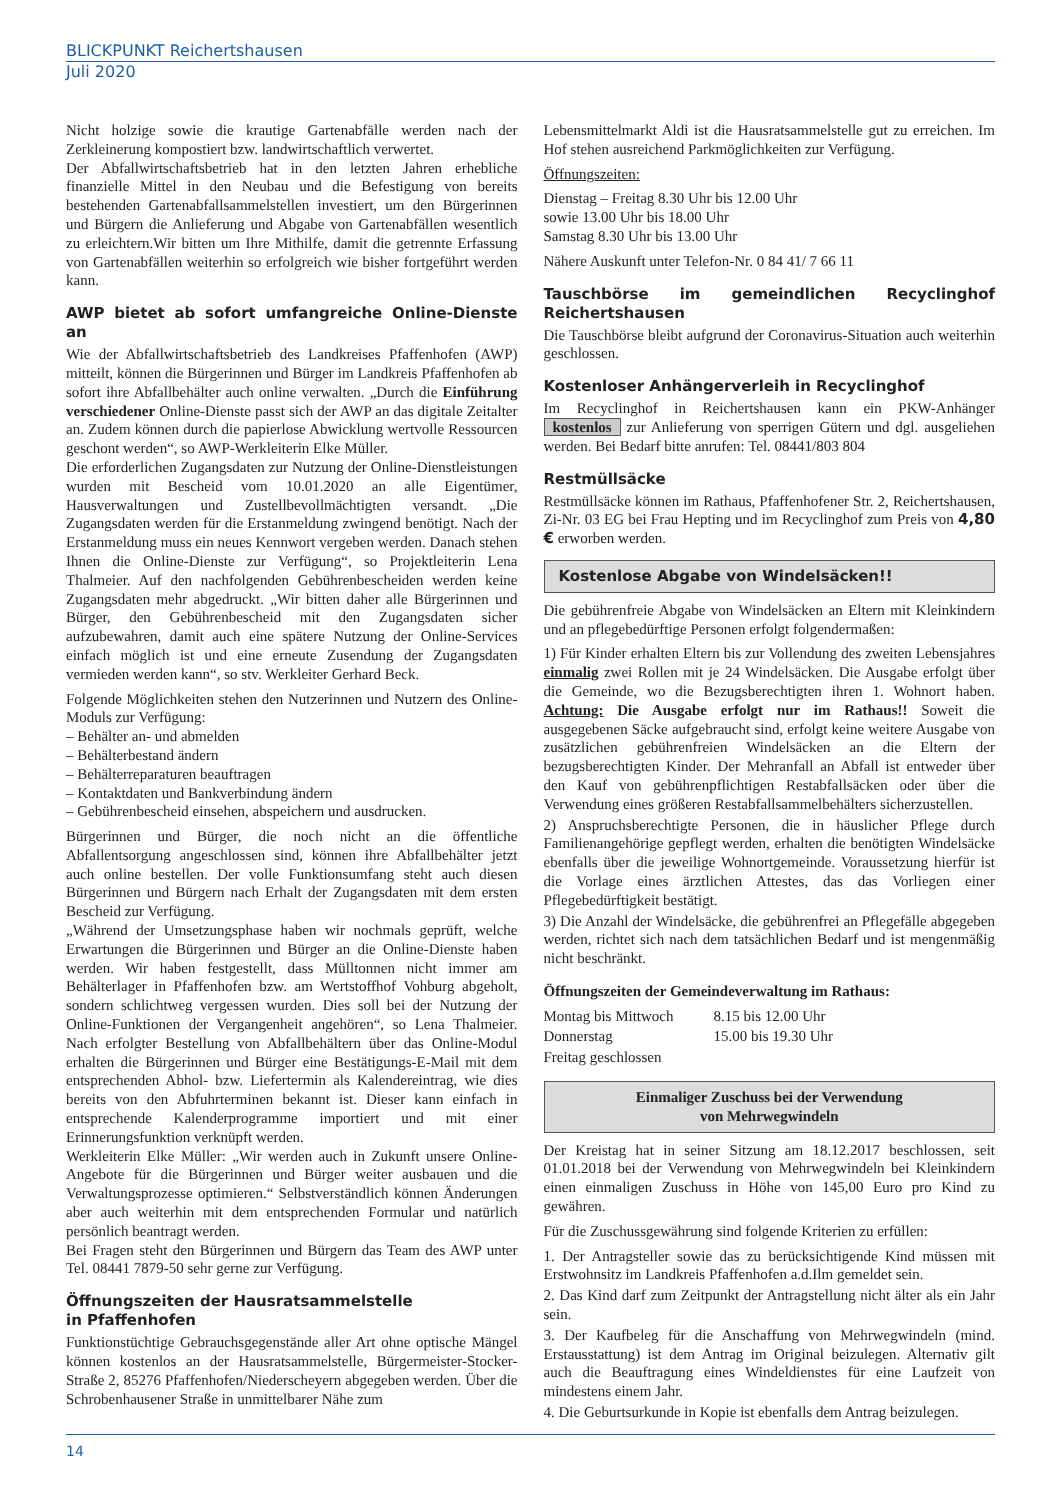BLICKPUNKT Reichertshausen
Juli 2020
Nicht holzige sowie die krautige Gartenabfälle werden nach der Zerkleinerung kompostiert bzw. landwirtschaftlich verwertet.
Der Abfallwirtschaftsbetrieb hat in den letzten Jahren erhebliche finanzielle Mittel in den Neubau und die Befestigung von bereits bestehenden Gartenabfallsammelstellen investiert, um den Bürgerinnen und Bürgern die Anlieferung und Abgabe von Gartenabfällen wesentlich zu erleichtern.Wir bitten um Ihre Mithilfe, damit die getrennte Erfassung von Gartenabfällen weiterhin so erfolgreich wie bisher fortgeführt werden kann.
AWP bietet ab sofort umfangreiche Online-Dienste an
Wie der Abfallwirtschaftsbetrieb des Landkreises Pfaffenhofen (AWP) mitteilt, können die Bürgerinnen und Bürger im Landkreis Pfaffenhofen ab sofort ihre Abfallbehälter auch online verwalten. „Durch die Einführung verschiedener Online-Dienste passt sich der AWP an das digitale Zeitalter an. Zudem können durch die papierlose Abwicklung wertvolle Ressourcen geschont werden“, so AWP-Werkleiterin Elke Müller.
Die erforderlichen Zugangsdaten zur Nutzung der Online-Dienstleistungen wurden mit Bescheid vom 10.01.2020 an alle Eigentümer, Hausverwaltungen und Zustellbevollmächtigten versandt. „Die Zugangsdaten werden für die Erstanmeldung zwingend benötigt. Nach der Erstanmeldung muss ein neues Kennwort vergeben werden. Danach stehen Ihnen die Online-Dienste zur Verfügung“, so Projektleiterin Lena Thalmeier. Auf den nachfolgenden Gebührenbescheiden werden keine Zugangsdaten mehr abgedruckt. „Wir bitten daher alle Bürgerinnen und Bürger, den Gebührenbescheid mit den Zugangsdaten sicher aufzubewahren, damit auch eine spätere Nutzung der Online-Services einfach möglich ist und eine erneute Zusendung der Zugangsdaten vermieden werden kann“, so stv. Werkleiter Gerhard Beck.
Folgende Möglichkeiten stehen den Nutzerinnen und Nutzern des Online-Moduls zur Verfügung:
– Behälter an- und abmelden
– Behälterbestand ändern
– Behälterreparaturen beauftragen
– Kontaktdaten und Bankverbindung ändern
– Gebührenbescheid einsehen, abspeichern und ausdrucken.
Bürgerinnen und Bürger, die noch nicht an die öffentliche Abfallentsorgung angeschlossen sind, können ihre Abfallbehälter jetzt auch online bestellen. Der volle Funktionsumfang steht auch diesen Bürgerinnen und Bürgern nach Erhalt der Zugangsdaten mit dem ersten Bescheid zur Verfügung.
„Während der Umsetzungsphase haben wir nochmals geprüft, welche Erwartungen die Bürgerinnen und Bürger an die Online-Dienste haben werden. Wir haben festgestellt, dass Mülltonnen nicht immer am Behälterlager in Pfaffenhofen bzw. am Wertstoffhof Vohburg abgeholt, sondern schlichtweg vergessen wurden. Dies soll bei der Nutzung der Online-Funktionen der Vergangenheit angehören“, so Lena Thalmeier. Nach erfolgter Bestellung von Abfallbehältern über das Online-Modul erhalten die Bürgerinnen und Bürger eine Bestätigungs-E-Mail mit dem entsprechenden Abhol- bzw. Liefertermin als Kalendereintrag, wie dies bereits von den Abfuhrterminen bekannt ist. Dieser kann einfach in entsprechende Kalenderprogramme importiert und mit einer Erinnerungsfunktion verknüpft werden.
Werkleiterin Elke Müller: „Wir werden auch in Zukunft unsere Online-Angebote für die Bürgerinnen und Bürger weiter ausbauen und die Verwaltungsprozesse optimieren.“ Selbstverständlich können Änderungen aber auch weiterhin mit dem entsprechenden Formular und natürlich persönlich beantragt werden.
Bei Fragen steht den Bürgerinnen und Bürgern das Team des AWP unter Tel. 08441 7879-50 sehr gerne zur Verfügung.
Öffnungszeiten der Hausratsammelstelle
in Pfaffenhofen
Funktionstüchtige Gebrauchsgegenstände aller Art ohne optische Mängel können kostenlos an der Hausratsammelstelle, Bürgermeister-Stocker-Straße 2, 85276 Pfaffenhofen/Niederscheyern abgegeben werden. Über die Schrobenhausener Straße in unmittelbarer Nähe zum
Lebensmittelmarkt Aldi ist die Hausratsammelstelle gut zu erreichen. Im Hof stehen ausreichend Parkmöglichkeiten zur Verfügung.
Öffnungszeiten:
Dienstag – Freitag 8.30 Uhr bis 12.00 Uhr
sowie 13.00 Uhr bis 18.00 Uhr
Samstag 8.30 Uhr bis 13.00 Uhr
Nähere Auskunft unter Telefon-Nr. 0 84 41/ 7 66 11
Tauschbörse im gemeindlichen Recyclinghof Reichertshausen
Die Tauschbörse bleibt aufgrund der Coronavirus-Situation auch weiterhin geschlossen.
Kostenloser Anhängerverleih in Recyclinghof
Im Recyclinghof in Reichertshausen kann ein PKW-Anhänger kostenlos zur Anlieferung von sperrigen Gütern und dgl. ausgeliehen werden. Bei Bedarf bitte anrufen: Tel. 08441/803 804
Restmüllsäcke
Restmüllsäcke können im Rathaus, Pfaffenhofener Str. 2, Reichertshausen, Zi-Nr. 03 EG bei Frau Hepting und im Recyclinghof zum Preis von 4,80 € erworben werden.
Kostenlose Abgabe von Windelsäcken!!
Die gebührenfreie Abgabe von Windelsäcken an Eltern mit Kleinkindern und an pflegebedürftige Personen erfolgt folgendermaßen:
1) Für Kinder erhalten Eltern bis zur Vollendung des zweiten Lebensjahres einmalig zwei Rollen mit je 24 Windelsäcken. Die Ausgabe erfolgt über die Gemeinde, wo die Bezugsberechtigten ihren 1. Wohnort haben. Achtung: Die Ausgabe erfolgt nur im Rathaus!! Soweit die ausgegebenen Säcke aufgebraucht sind, erfolgt keine weitere Ausgabe von zusätzlichen gebührenfreien Windelsäcken an die Eltern der bezugsberechtigten Kinder. Der Mehranfall an Abfall ist entweder über den Kauf von gebührenpflichtigen Restabfallsäcken oder über die Verwendung eines größeren Restabfallsammelbehälters sicherzustellen.
2) Anspruchsberechtigte Personen, die in häuslicher Pflege durch Familienangehörige gepflegt werden, erhalten die benötigten Windelsäcke ebenfalls über die jeweilige Wohnortgemeinde. Voraussetzung hierfür ist die Vorlage eines ärztlichen Attestes, das das Vorliegen einer Pflegebedürftigkeit bestätigt.
3) Die Anzahl der Windelsäcke, die gebührenfrei an Pflegefälle abgegeben werden, richtet sich nach dem tatsächlichen Bedarf und ist mengenmäßig nicht beschränkt.
Öffnungszeiten der Gemeindeverwaltung im Rathaus:
| Montag bis Mittwoch | 8.15 bis 12.00 Uhr |
| Donnerstag | 15.00 bis 19.30 Uhr |
| Freitag geschlossen | |
Einmaliger Zuschuss bei der Verwendung
von Mehrwegwindeln
Der Kreistag hat in seiner Sitzung am 18.12.2017 beschlossen, seit 01.01.2018 bei der Verwendung von Mehrwegwindeln bei Kleinkindern einen einmaligen Zuschuss in Höhe von 145,00 Euro pro Kind zu gewähren.
Für die Zuschussgewährung sind folgende Kriterien zu erfüllen:
1. Der Antragsteller sowie das zu berücksichtigende Kind müssen mit Erstwohnsitz im Landkreis Pfaffenhofen a.d.Ilm gemeldet sein.
2. Das Kind darf zum Zeitpunkt der Antragstellung nicht älter als ein Jahr sein.
3. Der Kaufbeleg für die Anschaffung von Mehrwegwindeln (mind. Erstausstattung) ist dem Antrag im Original beizulegen. Alternativ gilt auch die Beauftragung eines Windeldienstes für eine Laufzeit von mindestens einem Jahr.
4. Die Geburtsurkunde in Kopie ist ebenfalls dem Antrag beizulegen.
14